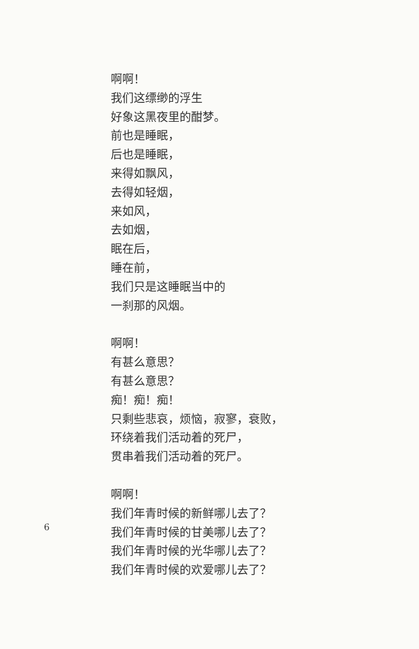啊啊！
我们这缥缈的浮生
好象这黑夜里的酣梦。
前也是睡眠，
后也是睡眠，
来得如飘风，
去得如轻烟，
来如风，
去如烟，
眠在后，
睡在前，
我们只是这睡眠当中的
一刹那的风烟。
啊啊！
有甚么意思？
有甚么意思？
痴！痴！痴！
只剩些悲哀，烦恼，寂寥，衰败，
环绕着我们活动着的死尸，
贯串着我们活动着的死尸。
啊啊！
我们年青时候的新鲜哪儿去了？
我们年青时候的甘美哪儿去了？
我们年青时候的光华哪儿去了？
我们年青时候的欢爱哪儿去了？
6